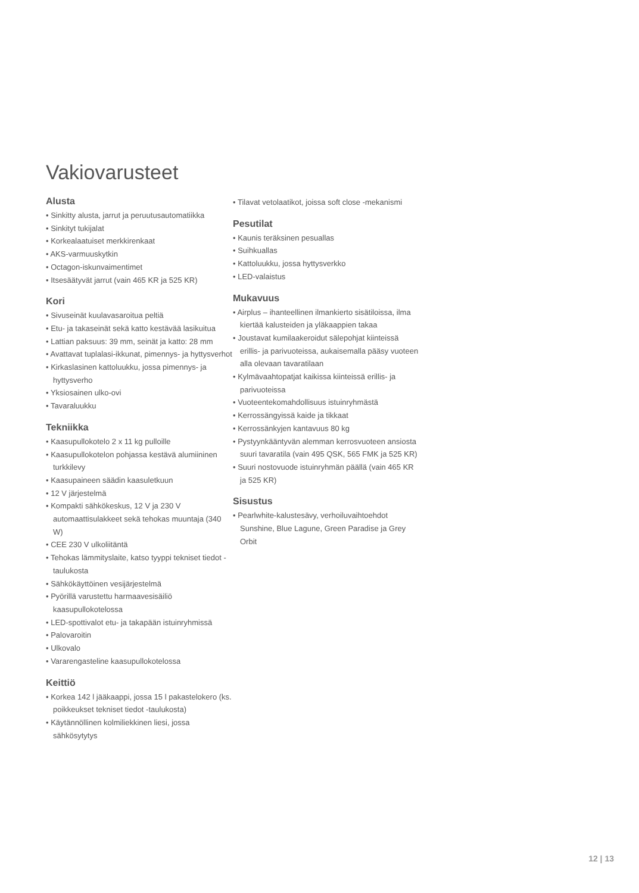Vakiovarusteet
Alusta
• Sinkitty alusta, jarrut ja peruutusautomatiikka
• Sinkityt tukijalat
• Korkealaatuiset merkkirenkaat
• AKS-varmuuskytkin
• Octagon-iskunvaimentimet
• Itsesäätyvät jarrut (vain 465 KR ja 525 KR)
Kori
• Sivuseinät kuulavasaroitua peltiä
• Etu- ja takaseinät sekä katto kestävää lasikuitua
• Lattian paksuus: 39 mm, seinät ja katto: 28 mm
• Avattavat tuplalasi-ikkunat, pimennys- ja hyttysverhot
• Kirkaslasinen kattoluukku, jossa pimennys- ja hyttysverho
• Yksiosainen ulko-ovi
• Tavaraluukku
Tekniikka
• Kaasupullokotelo 2 x 11 kg pulloille
• Kaasupullokotelon pohjassa kestävä alumiininen turkkilevy
• Kaasupaineen säädin kaasuletkuun
• 12 V järjestelmä
• Kompakti sähkökeskus, 12 V ja 230 V automaattisulakkeet sekä tehokas muuntaja (340 W)
• CEE 230 V ulkoliitäntä
• Tehokas lämmityslaite, katso tyyppi tekniset tiedot -taulukosta
• Sähkökäyttöinen vesijärjestelmä
• Pyörillä varustettu harmaavesisäiliö kaasupullokotelossa
• LED-spottivalot etu- ja takapään istuinryhmissä
• Palovaroitin
• Ulkovalo
• Vararengasteline kaasupullokotelossa
Keittiö
• Korkea 142 l jääkaappi, jossa 15 l pakastelokero (ks. poikkeukset tekniset tiedot -taulukosta)
• Käytännöllinen kolmiliekkinen liesi, jossa sähkösytytys
• Tilavat vetolaatikot, joissa soft close -mekanismi
Pesutilat
• Kaunis teräksinen pesuallas
• Suihkuallas
• Kattoluukku, jossa hyttysverkko
• LED-valaistus
Mukavuus
• Airplus – ihanteellinen ilmankierto sisätiloissa, ilma kiertää kalusteiden ja yläkaappien takaa
• Joustavat kumilaakeroidut sälepohjat kiinteissä erillis- ja parivuoteissa, aukaisemalla pääsy vuoteen alla olevaan tavaratilaan
• Kylmävaahtopatjat kaikissa kiinteissä erillis- ja parivuoteissa
• Vuoteentekomahdollisuus istuinryhmästä
• Kerrossängyissä kaide ja tikkaat
• Kerrossänkyjen kantavuus 80 kg
• Pystyynkääntyvän alemman kerrosvuoteen ansiosta suuri tavaratila (vain 495 QSK, 565 FMK ja 525 KR)
• Suuri nostovuode istuinryhmän päällä (vain 465 KR ja 525 KR)
Sisustus
• Pearlwhite-kalustesävy, verhoiluvaihtoehdot Sunshine, Blue Lagune, Green Paradise ja Grey Orbit
12 | 13